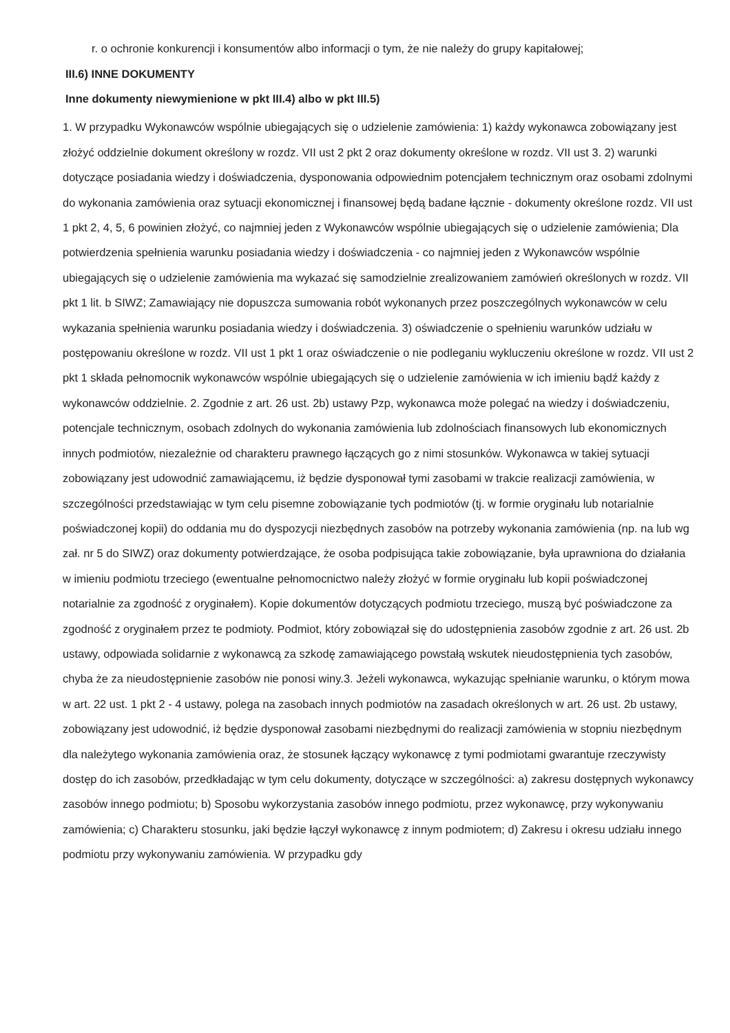r. o ochronie konkurencji i konsumentów albo informacji o tym, że nie należy do grupy kapitałowej;
III.6) INNE DOKUMENTY
Inne dokumenty niewymienione w pkt III.4) albo w pkt III.5)
1. W przypadku Wykonawców wspólnie ubiegających się o udzielenie zamówienia: 1) każdy wykonawca zobowiązany jest złożyć oddzielnie dokument określony w rozdz. VII ust 2 pkt 2 oraz dokumenty określone w rozdz. VII ust 3. 2) warunki dotyczące posiadania wiedzy i doświadczenia, dysponowania odpowiednim potencjałem technicznym oraz osobami zdolnymi do wykonania zamówienia oraz sytuacji ekonomicznej i finansowej będą badane łącznie - dokumenty określone rozdz. VII ust 1 pkt 2, 4, 5, 6 powinien złożyć, co najmniej jeden z Wykonawców wspólnie ubiegających się o udzielenie zamówienia; Dla potwierdzenia spełnienia warunku posiadania wiedzy i doświadczenia - co najmniej jeden z Wykonawców wspólnie ubiegających się o udzielenie zamówienia ma wykazać się samodzielnie zrealizowaniem zamówień określonych w rozdz. VII pkt 1 lit. b SIWZ; Zamawiający nie dopuszcza sumowania robót wykonanych przez poszczególnych wykonawców w celu wykazania spełnienia warunku posiadania wiedzy i doświadczenia. 3) oświadczenie o spełnieniu warunków udziału w postępowaniu określone w rozdz. VII ust 1 pkt 1 oraz oświadczenie o nie podleganiu wykluczeniu określone w rozdz. VII ust 2 pkt 1 składa pełnomocnik wykonawców wspólnie ubiegających się o udzielenie zamówienia w ich imieniu bądź każdy z wykonawców oddzielnie. 2. Zgodnie z art. 26 ust. 2b) ustawy Pzp, wykonawca może polegać na wiedzy i doświadczeniu, potencjale technicznym, osobach zdolnych do wykonania zamówienia lub zdolnościach finansowych lub ekonomicznych innych podmiotów, niezależnie od charakteru prawnego łączących go z nimi stosunków. Wykonawca w takiej sytuacji zobowiązany jest udowodnić zamawiającemu, iż będzie dysponował tymi zasobami w trakcie realizacji zamówienia, w szczególności przedstawiając w tym celu pisemne zobowiązanie tych podmiotów (tj. w formie oryginału lub notarialnie poświadczonej kopii) do oddania mu do dyspozycji niezbędnych zasobów na potrzeby wykonania zamówienia (np. na lub wg zał. nr 5 do SIWZ) oraz dokumenty potwierdzające, że osoba podpisująca takie zobowiązanie, była uprawniona do działania w imieniu podmiotu trzeciego (ewentualne pełnomocnictwo należy złożyć w formie oryginału lub kopii poświadczonej notarialnie za zgodność z oryginałem). Kopie dokumentów dotyczących podmiotu trzeciego, muszą być poświadczone za zgodność z oryginałem przez te podmioty. Podmiot, który zobowiązał się do udostępnienia zasobów zgodnie z art. 26 ust. 2b ustawy, odpowiada solidarnie z wykonawcą za szkodę zamawiającego powstałą wskutek nieudostępnienia tych zasobów, chyba że za nieudostępnienie zasobów nie ponosi winy.3. Jeżeli wykonawca, wykazując spełnianie warunku, o którym mowa w art. 22 ust. 1 pkt 2 - 4 ustawy, polega na zasobach innych podmiotów na zasadach określonych w art. 26 ust. 2b ustawy, zobowiązany jest udowodnić, iż będzie dysponował zasobami niezbędnymi do realizacji zamówienia w stopniu niezbędnym dla należytego wykonania zamówienia oraz, że stosunek łączący wykonawcę z tymi podmiotami gwarantuje rzeczywisty dostęp do ich zasobów, przedkładając w tym celu dokumenty, dotyczące w szczególności: a) zakresu dostępnych wykonawcy zasobów innego podmiotu; b) Sposobu wykorzystania zasobów innego podmiotu, przez wykonawcę, przy wykonywaniu zamówienia; c) Charakteru stosunku, jaki będzie łączył wykonawcę z innym podmiotem; d) Zakresu i okresu udziału innego podmiotu przy wykonywaniu zamówienia. W przypadku gdy